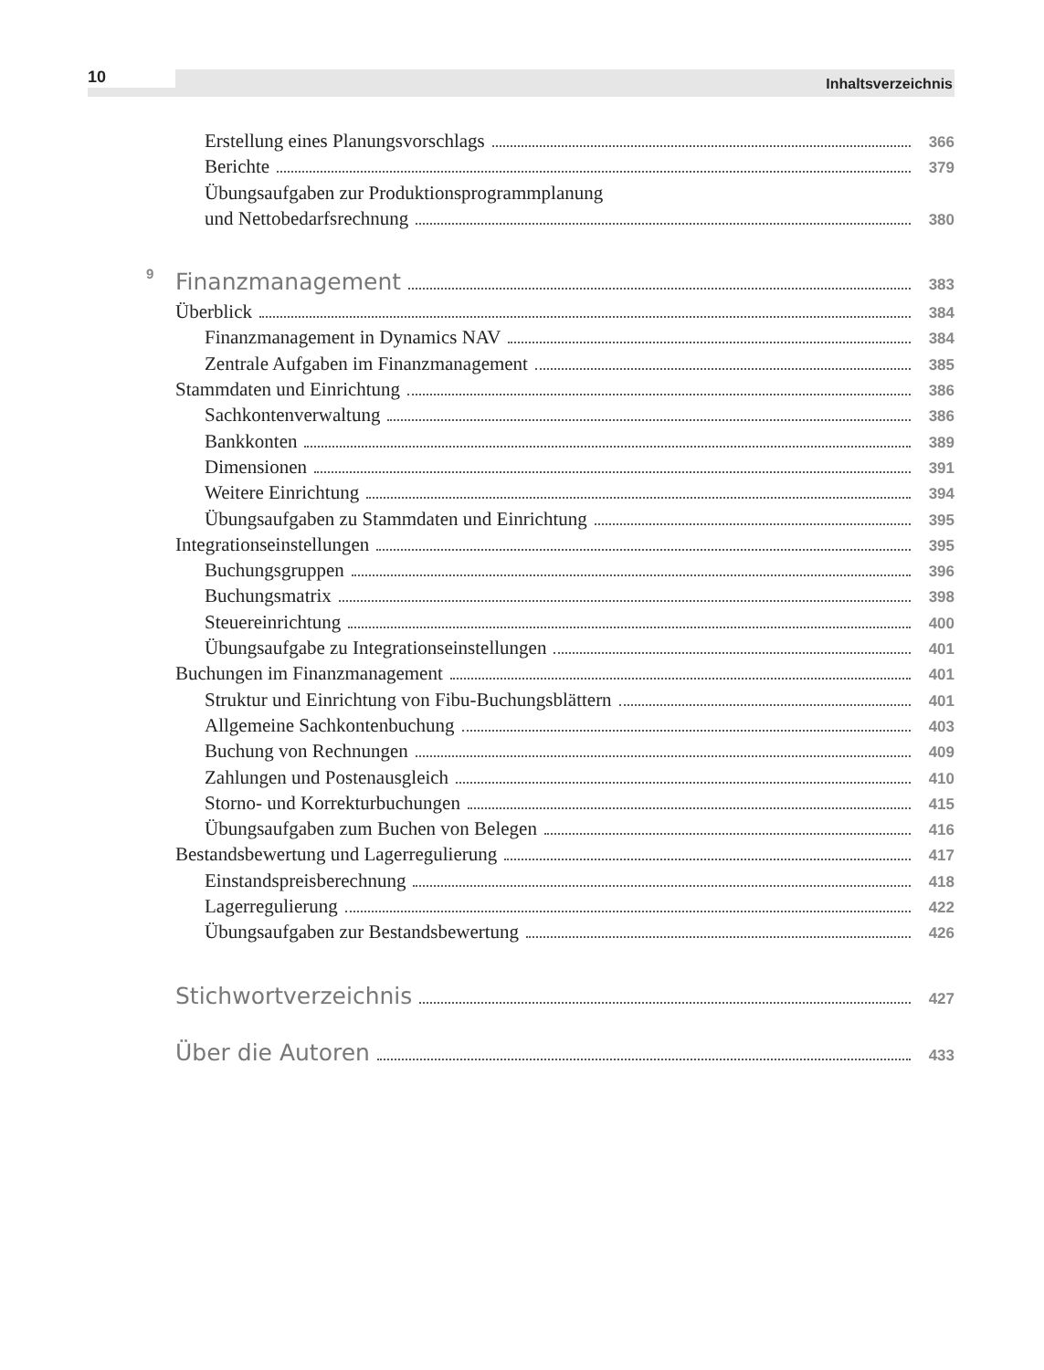10 Inhaltsverzeichnis
Erstellung eines Planungsvorschlags 366
Berichte 379
Übungsaufgaben zur Produktionsprogrammplanung
und Nettobedarfsrechnung 380
9 Finanzmanagement 383
Überblick 384
Finanzmanagement in Dynamics NAV 384
Zentrale Aufgaben im Finanzmanagement 385
Stammdaten und Einrichtung 386
Sachkontenverwaltung 386
Bankkonten 389
Dimensionen 391
Weitere Einrichtung 394
Übungsaufgaben zu Stammdaten und Einrichtung 395
Integrationseinstellungen 395
Buchungsgruppen 396
Buchungsmatrix 398
Steuereinrichtung 400
Übungsaufgabe zu Integrationseinstellungen 401
Buchungen im Finanzmanagement 401
Struktur und Einrichtung von Fibu-Buchungsblättern 401
Allgemeine Sachkontenbuchung 403
Buchung von Rechnungen 409
Zahlungen und Postenausgleich 410
Storno- und Korrekturbuchungen 415
Übungsaufgaben zum Buchen von Belegen 416
Bestandsbewertung und Lagerregulierung 417
Einstandspreisberechnung 418
Lagerregulierung 422
Übungsaufgaben zur Bestandsbewertung 426
Stichwortverzeichnis 427
Über die Autoren 433